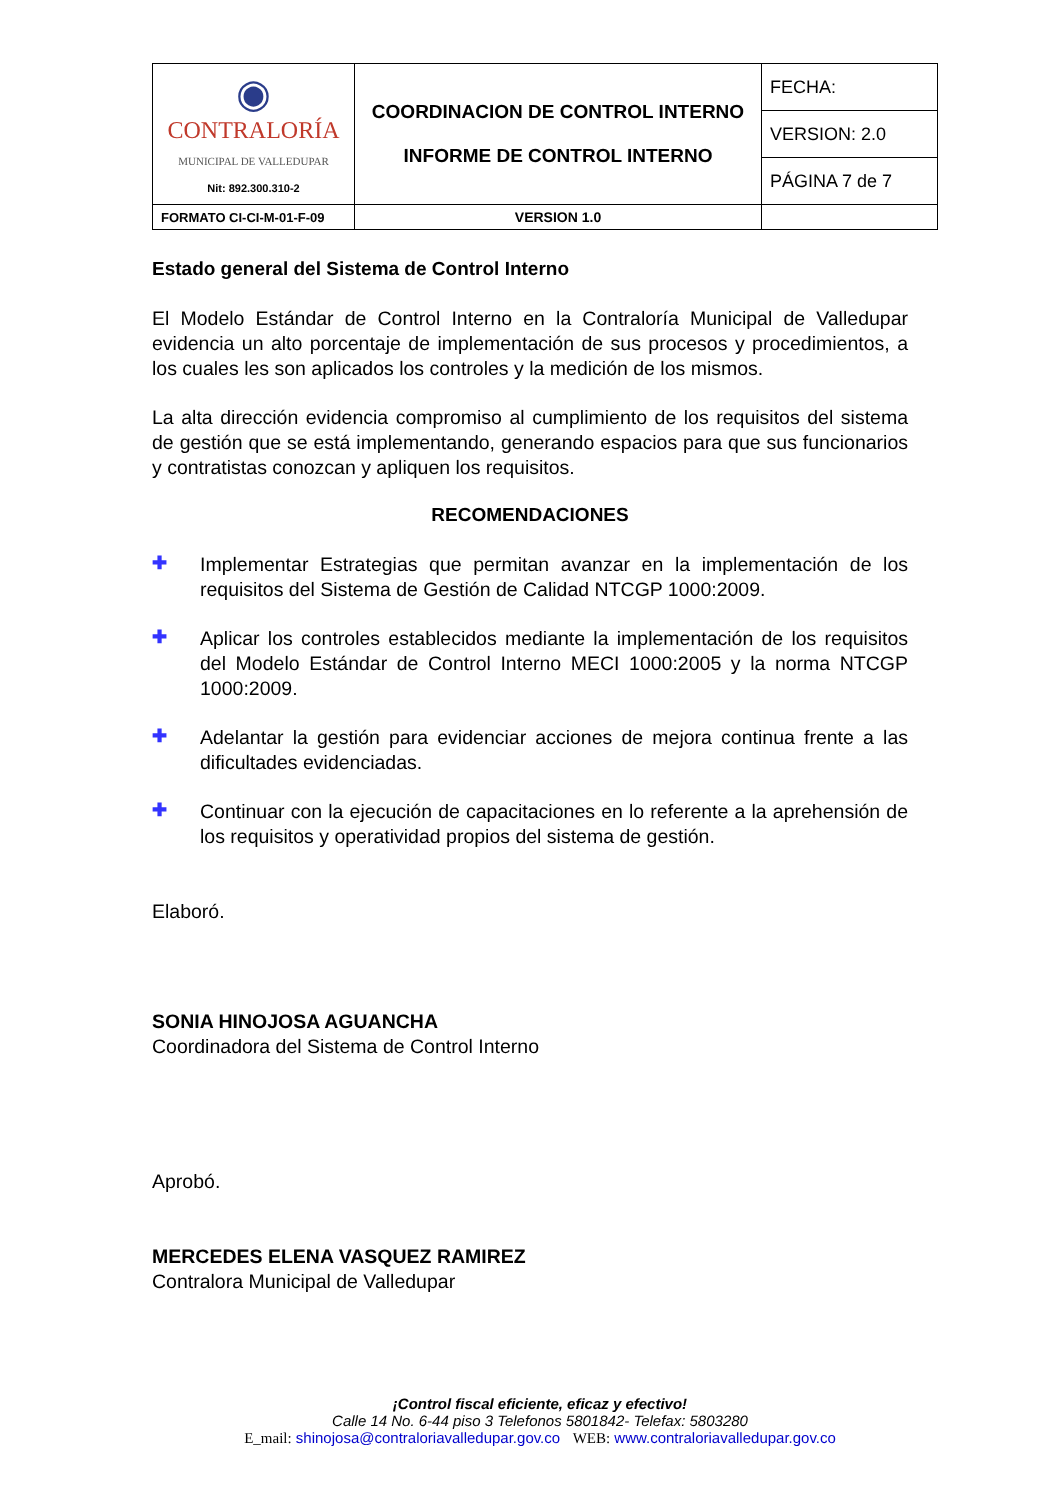| ◉ CONTRALORÍA MUNICIPAL DE VALLEDUPAR Nit: 892.300.310-2 | COORDINACION DE CONTROL INTERNO INFORME DE CONTROL INTERNO | FECHA: |
| | | VERSION: 2.0 |
| | | PÁGINA 7 de 7 |
| FORMATO CI-CI-M-01-F-09 | VERSION 1.0 | |
Estado general del Sistema de Control Interno
El Modelo Estándar de Control Interno en la Contraloría Municipal de Valledupar evidencia un alto porcentaje de implementación de sus procesos y procedimientos, a los cuales les son aplicados los controles y la medición de los mismos.
La alta dirección evidencia compromiso al cumplimiento de los requisitos del sistema de gestión que se está implementando, generando espacios para que sus funcionarios y contratistas conozcan y apliquen los requisitos.
RECOMENDACIONES
✚
Implementar Estrategias que permitan avanzar en la implementación de los requisitos del Sistema de Gestión de Calidad NTCGP 1000:2009.
✚
Aplicar los controles establecidos mediante la implementación de los requisitos del Modelo Estándar de Control Interno MECI 1000:2005 y la norma NTCGP 1000:2009.
✚
Adelantar la gestión para evidenciar acciones de mejora continua frente a las dificultades evidenciadas.
✚
Continuar con la ejecución de capacitaciones en lo referente a la aprehensión de los requisitos y operatividad propios del sistema de gestión.
Elaboró.
SONIA HINOJOSA AGUANCHA
Coordinadora del Sistema de Control Interno
Aprobó.
MERCEDES ELENA VASQUEZ RAMIREZ
Contralora Municipal de Valledupar
¡Control fiscal eficiente, eficaz y efectivo!
Calle 14 No. 6-44 piso 3 Telefonos 5801842- Telefax: 5803280
E_mail: shinojosa@contraloriavalledupar.gov.co WEB: www.contraloriavalledupar.gov.co